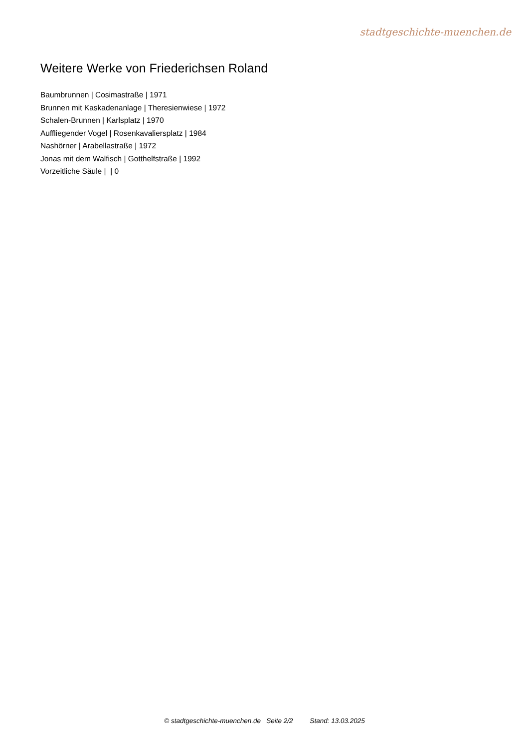stadtgeschichte-muenchen.de
Weitere Werke von Friederichsen Roland
Baumbrunnen | Cosimastraße | 1971
Brunnen mit Kaskadenanlage | Theresienwiese | 1972
Schalen-Brunnen | Karlsplatz | 1970
Auffliegender Vogel | Rosenkavaliersplatz | 1984
Nashörner | Arabellastraße | 1972
Jonas mit dem Walfisch | Gotthelfstraße | 1992
Vorzeitliche Säule | | 0
© stadtgeschichte-muenchen.de Seite 2/2 Stand: 13.03.2025